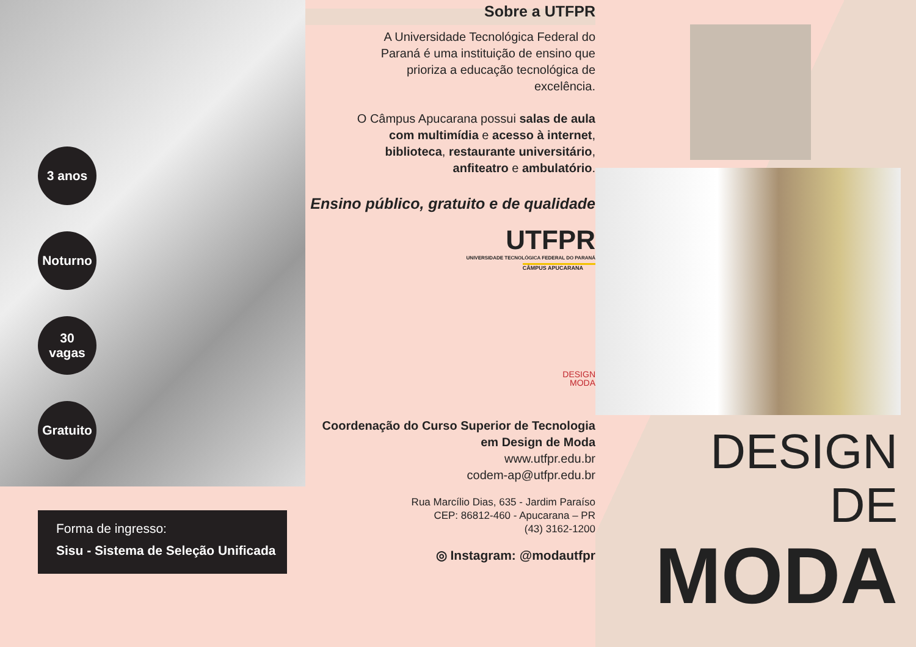3 anos
Noturno
30
vagas
Gratuito
Forma de ingresso:
Sisu - Sistema de Seleção Unificada
Sobre a UTFPR
A Universidade Tecnológica Federal do Paraná é uma instituição de ensino que prioriza a educação tecnológica de excelência.
O Câmpus Apucarana possui salas de aula com multimídia e acesso à internet, biblioteca, restaurante universitário, anfiteatro e ambulatório.
Ensino público, gratuito e de qualidade
UTFPR
UNIVERSIDADE TECNOLÓGICA FEDERAL DO PARANÁ
CÂMPUS APUCARANA
DESIGN
MODA
Coordenação do Curso Superior de Tecnologia
em Design de Moda
www.utfpr.edu.br
codem-ap@utfpr.edu.br
Rua Marcílio Dias, 635 - Jardim Paraíso
CEP: 86812-460 - Apucarana – PR
(43) 3162-1200
◎ Instagram: @modautfpr
DESIGN
DE
MODA